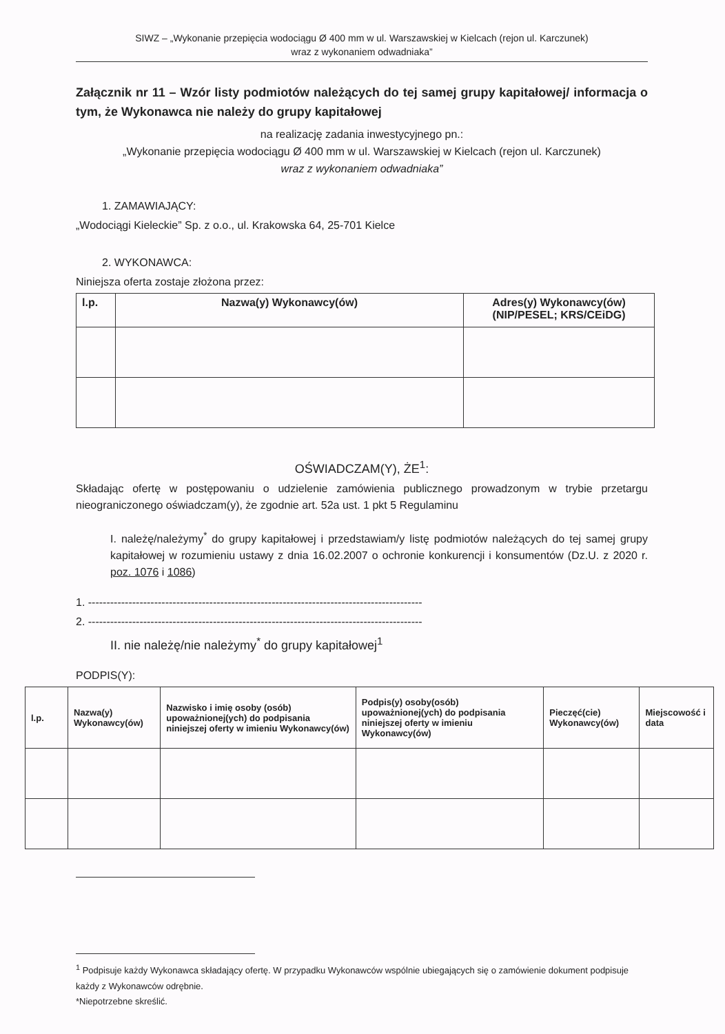SIWZ – „Wykonanie przepięcia wodociągu Ø 400 mm w ul. Warszawskiej w Kielcach (rejon ul. Karczunek)
wraz z wykonaniem odwadniaka”
Załącznik nr 11 – Wzór listy podmiotów należących do tej samej grupy kapitałowej/ informacja o tym, że Wykonawca nie należy do grupy kapitałowej
na realizację zadania inwestycyjnego pn.:
„Wykonanie przepięcia wodociągu Ø 400 mm w ul. Warszawskiej w Kielcach (rejon ul. Karczunek)
wraz z wykonaniem odwadniaka”
1. ZAMAWIAJĄCY:
„Wodociągi Kieleckie” Sp. z o.o., ul. Krakowska 64, 25-701 Kielce
2. WYKONAWCA:
Niniejsza oferta zostaje złożona przez:
| l.p. | Nazwa(y) Wykonawcy(ów) | Adres(y) Wykonawcy(ów) (NIP/PESEL; KRS/CEiDG) |
| --- | --- | --- |
OŚWIADCZAM(Y), ŻE<sup>1</sup>:
Składając ofertę w postępowaniu o udzielenie zamówienia publicznego prowadzonym w trybie przetargu nieograniczonego oświadczam(y), że zgodnie art. 52a ust. 1 pkt 5 Regulaminu
I. należę/należymy<sup>*</sup> do grupy kapitałowej i przedstawiam/y listę podmiotów należących do tej samej grupy kapitałowej w rozumieniu ustawy z dnia 16.02.2007 o ochronie konkurencji i konsumentów (Dz.U. z 2020 r. poz. 1076 i 1086)
1. -------------------------------------------------------------------------------------------
2. -------------------------------------------------------------------------------------------
II. nie należę/nie należymy<sup>*</sup> do grupy kapitałowej<sup>1</sup>
PODPIS(Y):
| l.p. | Nazwa(y) Wykonawcy(ów) | Nazwisko i imię osoby (osób) upoważnionej(ych) do podpisania niniejszej oferty w imieniu Wykonawcy(ów) | Podpis(y) osoby(osób) upoważnionej(ych) do podpisania niniejszej oferty w imieniu Wykonawcy(ów) | Pieczęć(cie) Wykonawcy(ów) | Miejscowość i data |
| --- | --- | --- | --- | --- | --- |
<sup>1</sup> Podpisuje każdy Wykonawca składający ofertę. W przypadku Wykonawców wspólnie ubiegających się o zamówienie dokument podpisuje każdy z Wykonawców odrębnie.
*Niepotrzebne skreślić.